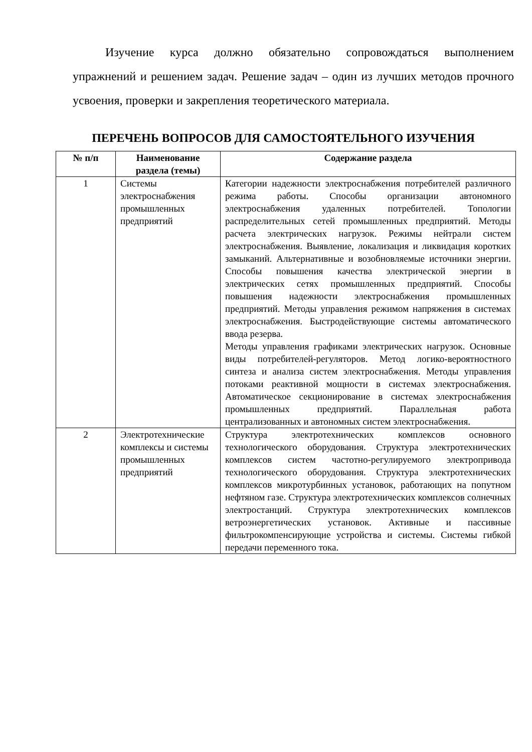Изучение курса должно обязательно сопровождаться выполнением упражнений и решением задач. Решение задач – один из лучших методов прочного усвоения, проверки и закрепления теоретического материала.
ПЕРЕЧЕНЬ ВОПРОСОВ ДЛЯ САМОСТОЯТЕЛЬНОГО ИЗУЧЕНИЯ
| № п/п | Наименование раздела (темы) | Содержание раздела |
| --- | --- | --- |
| 1 | Системы электроснабжения промышленных предприятий | Категории надежности электроснабжения потребителей различного режима работы. Способы организации автономного электроснабжения удаленных потребителей. Топологии распределительных сетей промышленных предприятий. Методы расчета электрических нагрузок. Режимы нейтрали систем электроснабжения. Выявление, локализация и ликвидация коротких замыканий. Альтернативные и возобновляемые источники энергии. Способы повышения качества электрической энергии в электрических сетях промышленных предприятий. Способы повышения надежности электроснабжения промышленных предприятий. Методы управления режимом напряжения в системах электроснабжения. Быстродействующие системы автоматического ввода резерва. Методы управления графиками электрических нагрузок. Основные виды потребителей-регуляторов. Метод логико-вероятностного синтеза и анализа систем электроснабжения. Методы управления потоками реактивной мощности в системах электроснабжения. Автоматическое секционирование в системах электроснабжения промышленных предприятий. Параллельная работа централизованных и автономных систем электроснабжения. |
| 2 | Электротехнические комплексы и системы промышленных предприятий | Структура электротехнических комплексов основного технологического оборудования. Структура электротехнических комплексов систем частотно-регулируемого электропривода технологического оборудования. Структура электротехнических комплексов микротурбинных установок, работающих на попутном нефтяном газе. Структура электротехнических комплексов солнечных электростанций. Структура электротехнических комплексов ветроэнергетических установок. Активные и пассивные фильтрокомпенсирующие устройства и системы. Системы гибкой передачи переменного тока. |